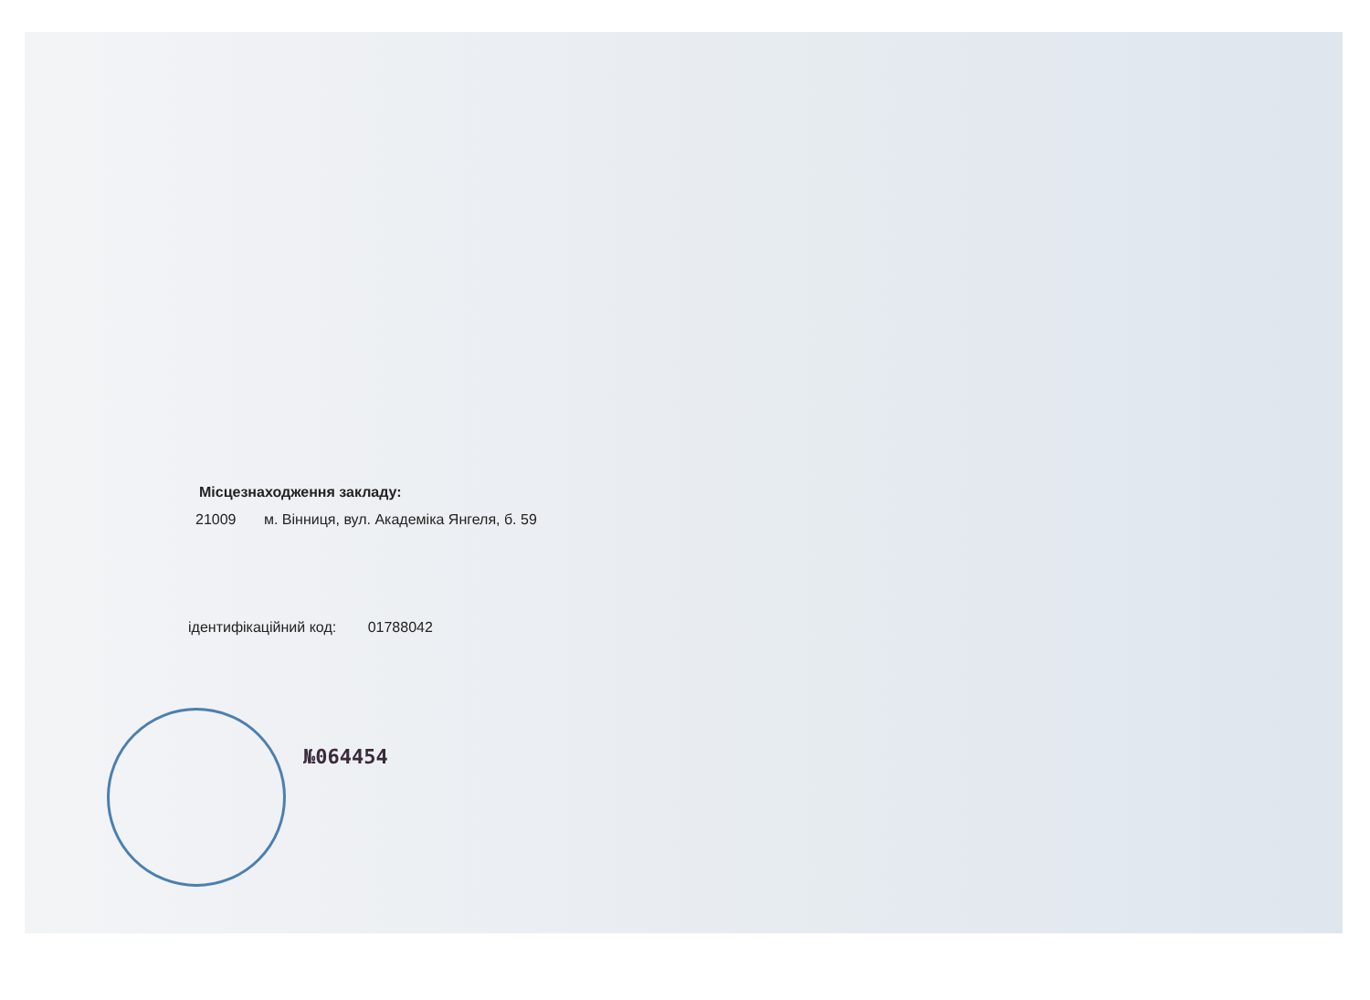Місцезнаходження закладу:
21009 м. Вінниця, вул. Академіка Янгеля, б. 59
ідентифікаційний код: 01788042
№064454